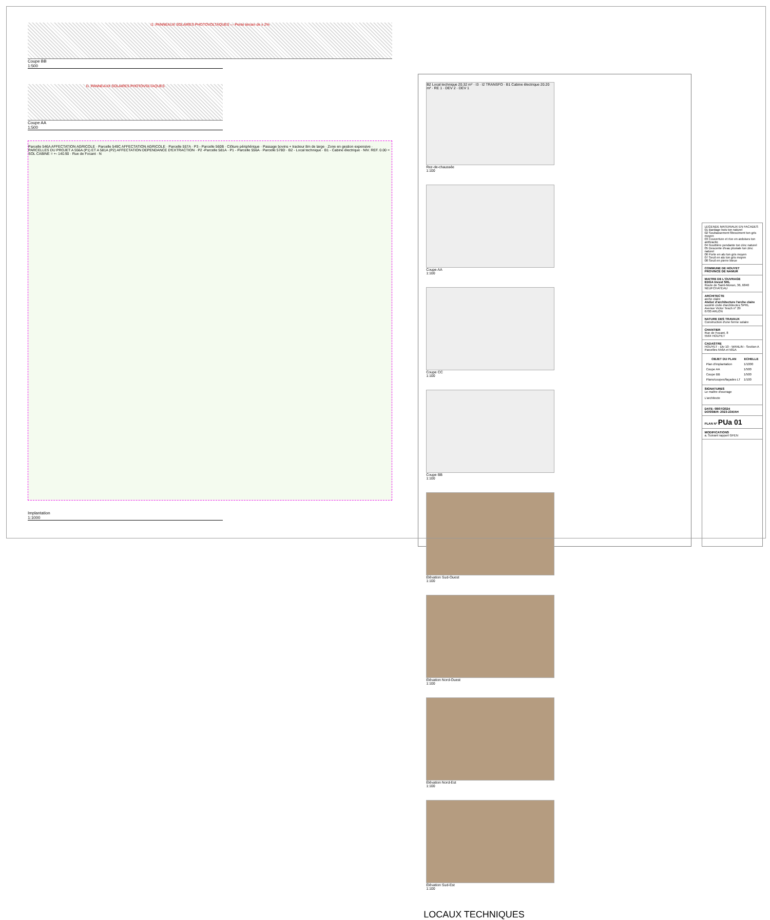I1 :PANNEAUX SOLAIRES PHOTOVOLTAQUES — Pente terrain de ± 2%
Coupe BB
1:500
I1 :PANNEAUX SOLAIRES PHOTOVOLTAQUES
Coupe AA
1:500
Parcelle 546A AFFECTATION AGRICOLE · Parcelle 549C AFFECTATION AGRICOLE · Parcelle 557A · P3 - Parcelle 560B · Clôture périphérique · Passage bovins + tracteur 8m de large · Zone en gestion expensive · PARCELLES DU PROJET A 556A (P1) ET A 581A (P2) AFFECTATION DEPENDANCE D'EXTRACTION · P2 -Parcelle 581A · P1 - Parcelle 556A · Parcelle 578D · B2 - Local technique · B1 - Cabine électrique · NIV. REF. 0.00 = SOL CABINE = +- 140.90 · Rue de Focant · N
Implantation
1:1000
B2 Local technique 20.32 m² · I3 · I2 TRANSFO · B1 Cabine électrique 20.20 m² · RE 1 · DEV 2 · DEV 1
Rez-de-chaussée
1:100
Coupe AA
1:100
Coupe CC
1:100
Coupe BB
1:100
Élévation Sud-Ouest
1:100
Élévation Nord-Ouest
1:100
Élévation Nord-Est
1:100
Élévation Sud-Est
1:100
LOCAUX TECHNIQUES
LEGENDE MATERIAUX EN FACADES
01 Bardage bois ton naturel
02 Soubassement fibrociment ton gris moyen
03 Couverture et rive en ardoises ton anthracite
04 Gouttière pendante ton zinc naturel
05 Descente d'eau pluviale ton zinc naturel
06 Porte en alu ton gris moyen
07 Seuil en alu ton gris moyen
08 Seuil en pierre bleue
COMMUNE DE HOUYET
PROVINCE DE NAMUR
MAITRE DE L'OUVRAGE
EDGA Invest SRL
Route de Saint-Monon, 36, 6840 NEUFCHATEAU
ARCHITECTE
arche claire
Atelier d'architecture l'arche claire
société civile d'architectes SPRL
Avenue Victor Tesch n° 29
6700 ARLON
NATURE DES TRAVAUX
Construction d'une ferme solaire
CHANTIER
Rue de Focant, 8
5564 HOUYET
CADASTRE
HOUYET - Div 10 - WANLIN - Section A Parcelles 556A et 581A
| OBJET DU PLAN | ECHELLE |
| --- | --- |
| Plan d'implantation | 1/1000 |
| Coupe AA | 1/500 |
| Coupe BB | 1/500 |
| Plans/coupes/façades LT | 1/100 |
SIGNATURES
Le maître d'ouvrage
L'architecte
DATE: 08/07/2024
DOSSIER: 2023-234/AH
PLAN N° PUa 01
MODIFICATIONS
a. Suivant rapport GFEN